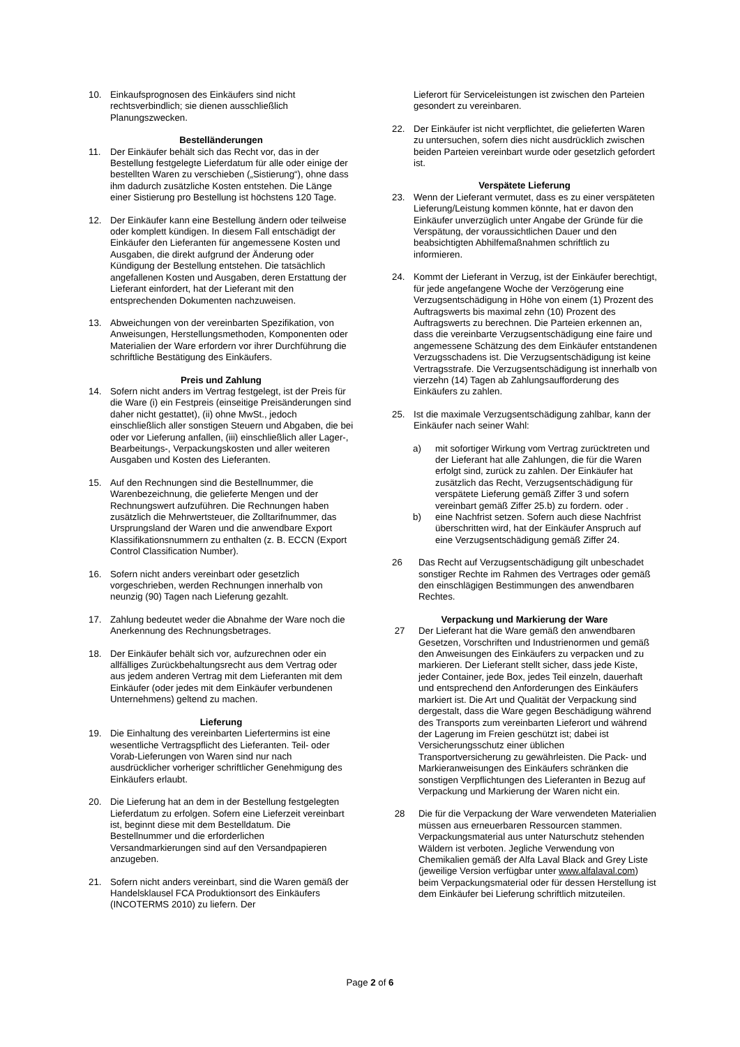10. Einkaufsprognosen des Einkäufers sind nicht rechtsverbindlich; sie dienen ausschließlich Planungszwecken.
Bestelländerungen
11. Der Einkäufer behält sich das Recht vor, das in der Bestellung festgelegte Lieferdatum für alle oder einige der bestellten Waren zu verschieben („Sistierung“), ohne dass ihm dadurch zusätzliche Kosten entstehen. Die Länge einer Sistierung pro Bestellung ist höchstens 120 Tage.
12. Der Einkäufer kann eine Bestellung ändern oder teilweise oder komplett kündigen. In diesem Fall entschädigt der Einkäufer den Lieferanten für angemessene Kosten und Ausgaben, die direkt aufgrund der Änderung oder Kündigung der Bestellung entstehen. Die tatsächlich angefallenen Kosten und Ausgaben, deren Erstattung der Lieferant einfordert, hat der Lieferant mit den entsprechenden Dokumenten nachzuweisen.
13. Abweichungen von der vereinbarten Spezifikation, von Anweisungen, Herstellungsmethoden, Komponenten oder Materialien der Ware erfordern vor ihrer Durchführung die schriftliche Bestätigung des Einkäufers.
Preis und Zahlung
14. Sofern nicht anders im Vertrag festgelegt, ist der Preis für die Ware (i) ein Festpreis (einseitige Preisänderungen sind daher nicht gestattet), (ii) ohne MwSt., jedoch einschließlich aller sonstigen Steuern und Abgaben, die bei oder vor Lieferung anfallen, (iii) einschließlich aller Lager-, Bearbeitungs-, Verpackungskosten und aller weiteren Ausgaben und Kosten des Lieferanten.
15. Auf den Rechnungen sind die Bestellnummer, die Warenbezeichnung, die gelieferte Mengen und der Rechnungswert aufzuführen. Die Rechnungen haben zusätzlich die Mehrwertsteuer, die Zolltarifnummer, das Ursprungsland der Waren und die anwendbare Export Klassifikationsnummern zu enthalten (z. B. ECCN (Export Control Classification Number).
16. Sofern nicht anders vereinbart oder gesetzlich vorgeschrieben, werden Rechnungen innerhalb von neunzig (90) Tagen nach Lieferung gezahlt.
17. Zahlung bedeutet weder die Abnahme der Ware noch die Anerkennung des Rechnungsbetrages.
18. Der Einkäufer behält sich vor, aufzurechnen oder ein allfälliges Zurückbehaltungsrecht aus dem Vertrag oder aus jedem anderen Vertrag mit dem Lieferanten mit dem Einkäufer (oder jedes mit dem Einkäufer verbundenen Unternehmens) geltend zu machen.
Lieferung
19. Die Einhaltung des vereinbarten Liefertermins ist eine wesentliche Vertragspflicht des Lieferanten. Teil- oder Vorab-Lieferungen von Waren sind nur nach ausdrücklicher vorheriger schriftlicher Genehmigung des Einkäufers erlaubt.
20. Die Lieferung hat an dem in der Bestellung festgelegten Lieferdatum zu erfolgen. Sofern eine Lieferzeit vereinbart ist, beginnt diese mit dem Bestelldatum. Die Bestellnummer und die erforderlichen Versandmarkierungen sind auf den Versandpapieren anzugeben.
21. Sofern nicht anders vereinbart, sind die Waren gemäß der Handelsklausel FCA Produktionsort des Einkäufers (INCOTERMS 2010) zu liefern. Der
Lieferort für Serviceleistungen ist zwischen den Parteien gesondert zu vereinbaren.
22. Der Einkäufer ist nicht verpflichtet, die gelieferten Waren zu untersuchen, sofern dies nicht ausdrücklich zwischen beiden Parteien vereinbart wurde oder gesetzlich gefordert ist.
Verspätete Lieferung
23. Wenn der Lieferant vermutet, dass es zu einer verspäteten Lieferung/Leistung kommen könnte, hat er davon den Einkäufer unverzüglich unter Angabe der Gründe für die Verspätung, der voraussichtlichen Dauer und den beabsichtigten Abhilfemaßnahmen schriftlich zu informieren.
24. Kommt der Lieferant in Verzug, ist der Einkäufer berechtigt, für jede angefangene Woche der Verzögerung eine Verzugsentschädigung in Höhe von einem (1) Prozent des Auftragswerts bis maximal zehn (10) Prozent des Auftragswerts zu berechnen. Die Parteien erkennen an, dass die vereinbarte Verzugsentschädigung eine faire und angemessene Schätzung des dem Einkäufer entstandenen Verzugsschadens ist. Die Verzugsentschädigung ist keine Vertragsstrafe. Die Verzugsentschädigung ist innerhalb von vierzehn (14) Tagen ab Zahlungsaufforderung des Einkäufers zu zahlen.
25. Ist die maximale Verzugsentschädigung zahlbar, kann der Einkäufer nach seiner Wahl:
a) mit sofortiger Wirkung vom Vertrag zurücktreten und der Lieferant hat alle Zahlungen, die für die Waren erfolgt sind, zurück zu zahlen. Der Einkäufer hat zusätzlich das Recht, Verzugsentschädigung für verspätete Lieferung gemäß Ziffer 3 und sofern vereinbart gemäß Ziffer 25.b) zu fordern. oder .
b) eine Nachfrist setzen. Sofern auch diese Nachfrist überschritten wird, hat der Einkäufer Anspruch auf eine Verzugsentschädigung gemäß Ziffer 24.
26 Das Recht auf Verzugsentschädigung gilt unbeschadet sonstiger Rechte im Rahmen des Vertrages oder gemäß den einschlägigen Bestimmungen des anwendbaren Rechtes.
Verpackung und Markierung der Ware
27 Der Lieferant hat die Ware gemäß den anwendbaren Gesetzen, Vorschriften und Industrienormen und gemäß den Anweisungen des Einkäufers zu verpacken und zu markieren. Der Lieferant stellt sicher, dass jede Kiste, jeder Container, jede Box, jedes Teil einzeln, dauerhaft und entsprechend den Anforderungen des Einkäufers markiert ist. Die Art und Qualität der Verpackung sind dergestalt, dass die Ware gegen Beschädigung während des Transports zum vereinbarten Lieferort und während der Lagerung im Freien geschützt ist; dabei ist Versicherungsschutz einer üblichen Transportversicherung zu gewährleisten. Die Pack- und Markieranweisungen des Einkäufers schränken die sonstigen Verpflichtungen des Lieferanten in Bezug auf Verpackung und Markierung der Waren nicht ein.
28 Die für die Verpackung der Ware verwendeten Materialien müssen aus erneuerbaren Ressourcen stammen. Verpackungsmaterial aus unter Naturschutz stehenden Wäldern ist verboten. Jegliche Verwendung von Chemikalien gemäß der Alfa Laval Black and Grey Liste (jeweilige Version verfügbar unter www.alfalaval.com) beim Verpackungsmaterial oder für dessen Herstellung ist dem Einkäufer bei Lieferung schriftlich mitzuteilen.
Page 2 of 6